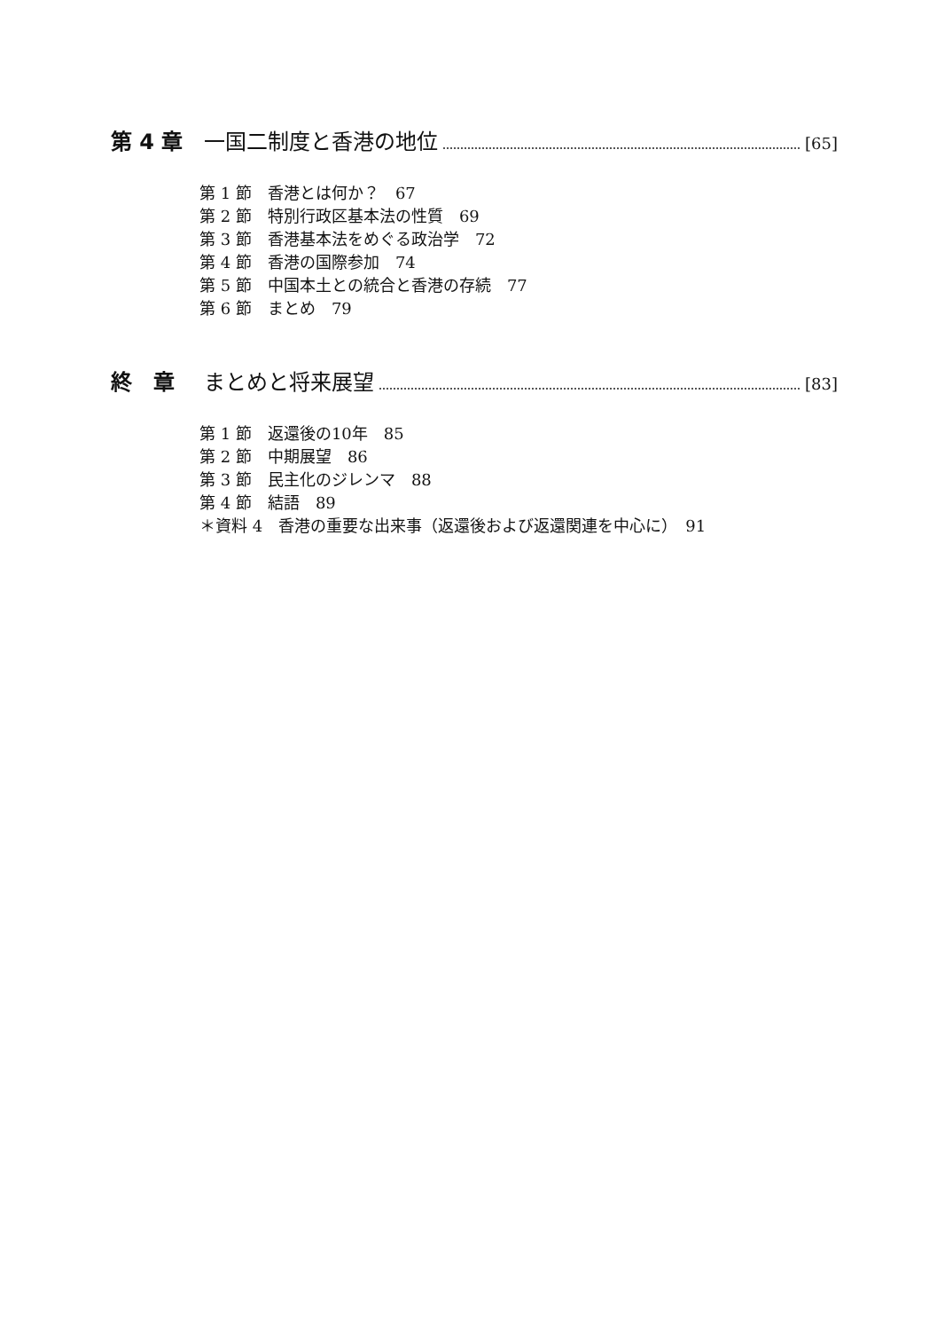第 4 章 一国二制度と香港の地位 [65]
第 1 節　香港とは何か？　67
第 2 節　特別行政区基本法の性質　69
第 3 節　香港基本法をめぐる政治学　72
第 4 節　香港の国際参加　74
第 5 節　中国本土との統合と香港の存続　77
第 6 節　まとめ　79
終　章 まとめと将来展望 [83]
第 1 節　返還後の10年　85
第 2 節　中期展望　86
第 3 節　民主化のジレンマ　88
第 4 節　結語　89
＊資料 4　香港の重要な出来事（返還後および返還関連を中心に）　91